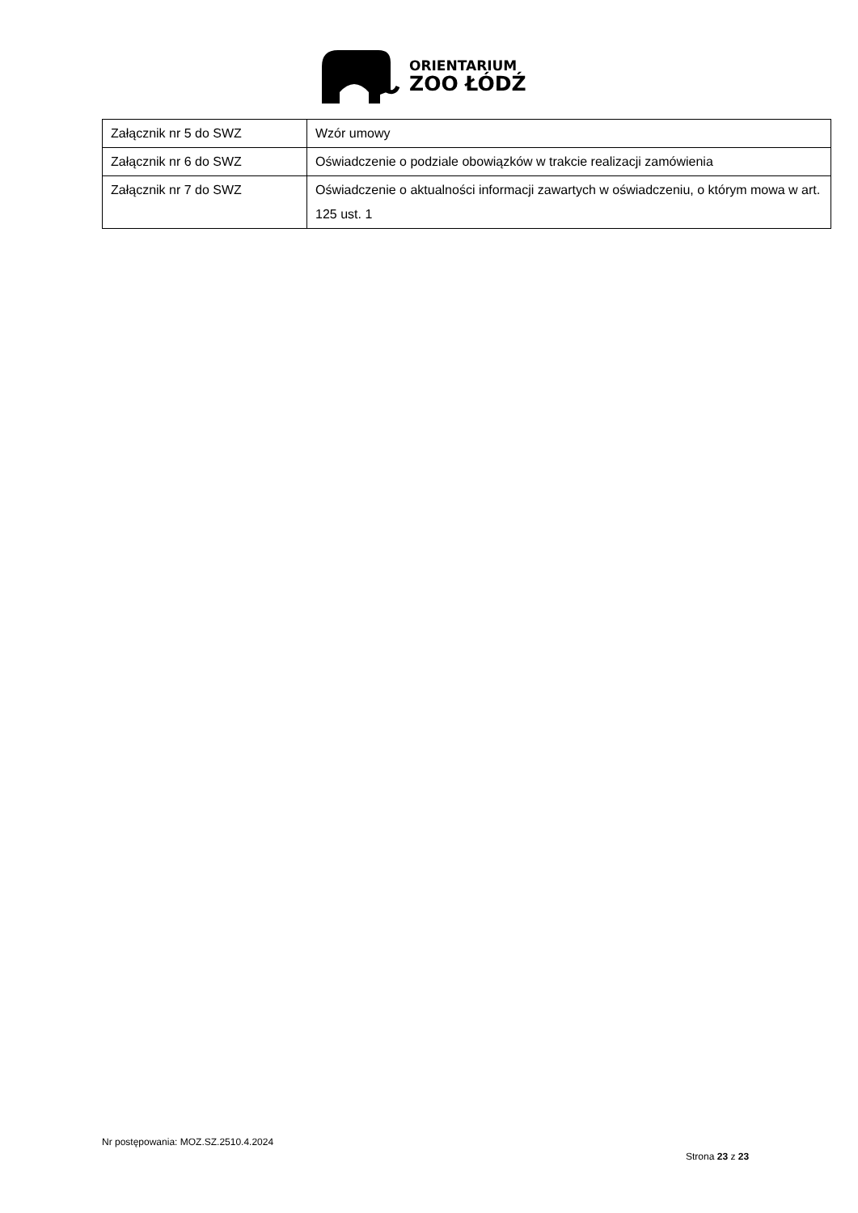ORIENTARIUM
ZOO ŁÓDŹ
| Załącznik nr 5 do SWZ | Wzór umowy |
| Załącznik nr 6 do SWZ | Oświadczenie o podziale obowiązków w trakcie realizacji zamówienia |
| Załącznik nr 7 do SWZ | Oświadczenie o aktualności informacji zawartych w oświadczeniu, o którym mowa w art. 125 ust. 1 |
Nr postępowania: MOZ.SZ.2510.4.2024
Strona 23 z 23